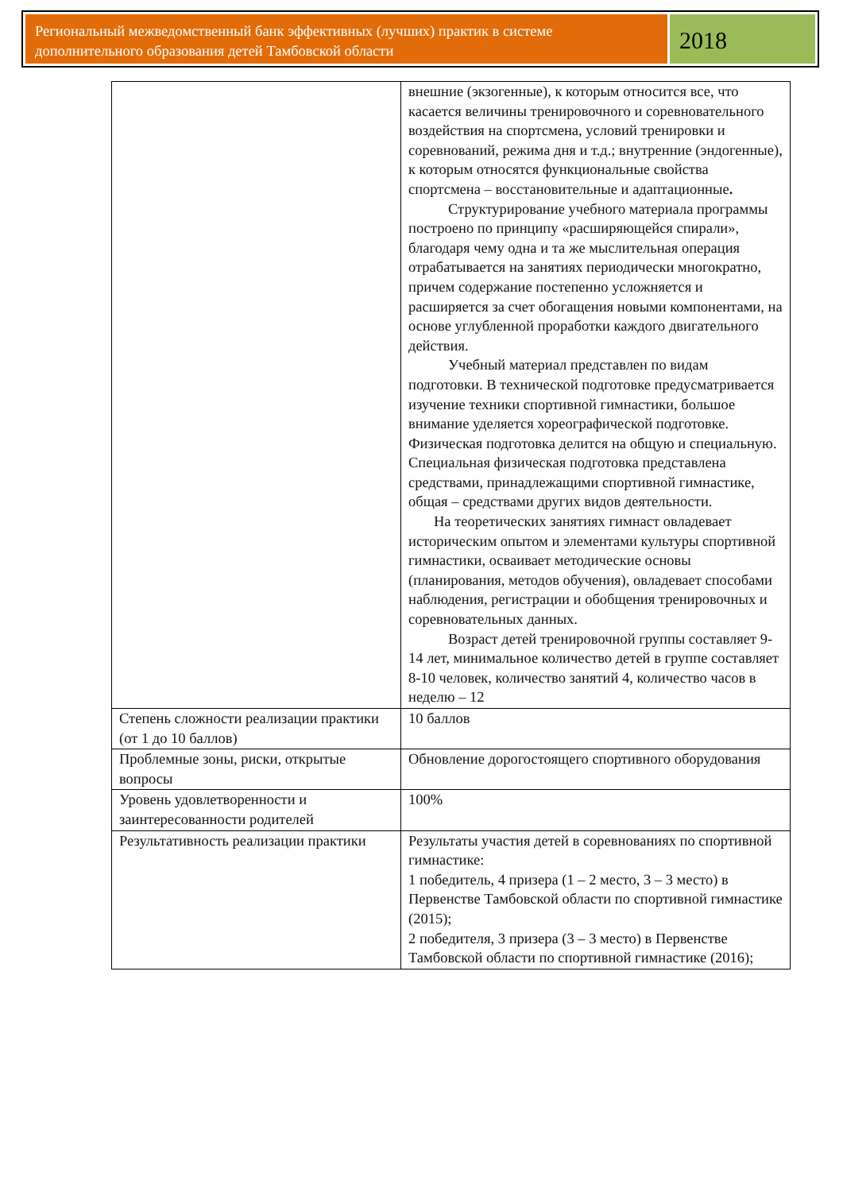Региональный межведомственный банк эффективных (лучших) практик в системе дополнительного образования детей Тамбовской области
2018
| | внешние (экзогенные), к которым относится все, что касается величины тренировочного и соревновательного воздействия на спортсмена, условий тренировки и соревнований, режима дня и т.д.; внутренние (эндогенные), к которым относятся функциональные свойства спортсмена – восстановительные и адаптационные . Структурирование учебного материала программы построено по принципу «расширяющейся спирали», благодаря чему одна и та же мыслительная операция отрабатывается на занятиях периодически многократно, причем содержание постепенно усложняется и расширяется за счет обогащения новыми компонентами, на основе углубленной проработки каждого двигательного действия. Учебный материал представлен по видам подготовки. В технической подготовке предусматривается изучение техники спортивной гимнастики, большое внимание уделяется хореографической подготовке. Физическая подготовка делится на общую и специальную. Специальная физическая подготовка представлена средствами, принадлежащими спортивной гимнастике, общая – средствами других видов деятельности. На теоретических занятиях гимнаст овладевает историческим опытом и элементами культуры спортивной гимнастики, осваивает методические основы (планирования, методов обучения), овладевает способами наблюдения, регистрации и обобщения тренировочных и соревновательных данных. Возраст детей тренировочной группы составляет 9-14 лет, минимальное количество детей в группе составляет 8-10 человек, количество занятий 4, количество часов в неделю – 12 |
| Степень сложности реализации практики (от 1 до 10 баллов) | 10 баллов |
| Проблемные зоны, риски, открытые вопросы | Обновление дорогостоящего спортивного оборудования |
| Уровень удовлетворенности и заинтересованности родителей | 100% |
| Результативность реализации практики | Результаты участия детей в соревнованиях по спортивной гимнастике: 1 победитель, 4 призера (1 – 2 место, 3 – 3 место) в Первенстве Тамбовской области по спортивной гимнастике (2015); 2 победителя, 3 призера (3 – 3 место) в Первенстве Тамбовской области по спортивной гимнастике (2016); |